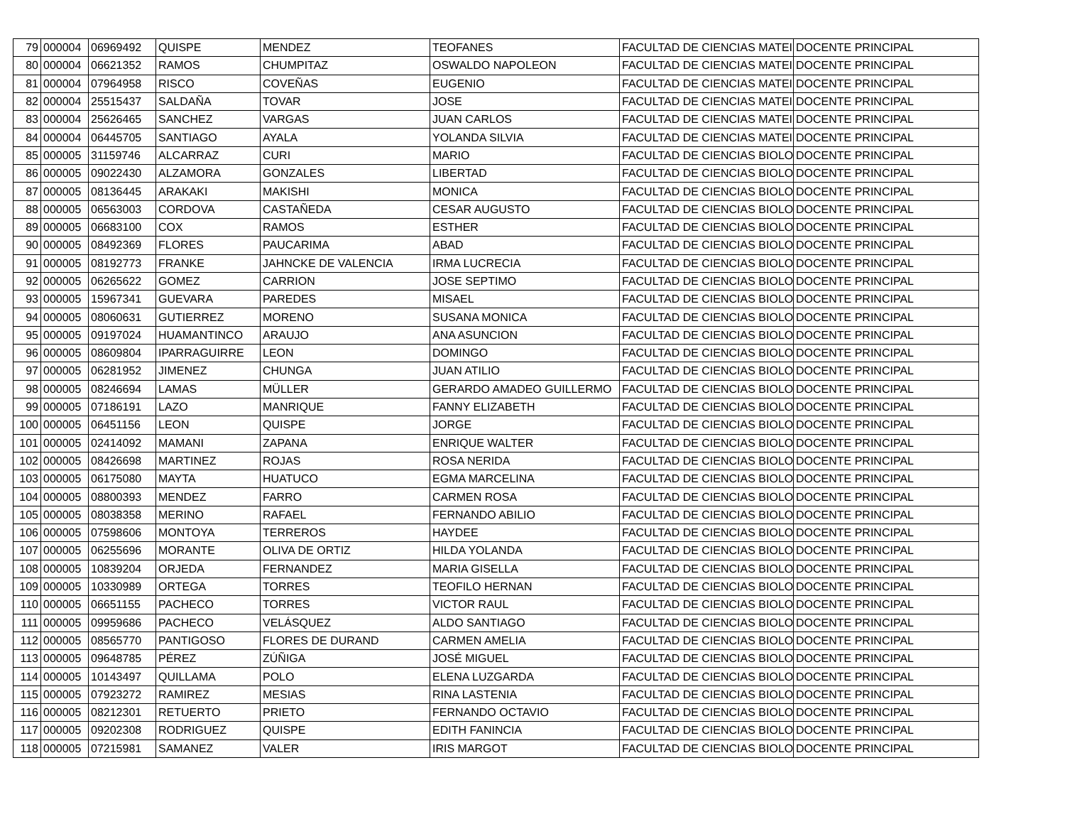| 79 | 000004 | 06969492 | QUISPE | MENDEZ | TEOFANES | FACULTAD DE CIENCIAS MATEI | DOCENTE PRINCIPAL |
| 80 | 000004 | 06621352 | RAMOS | CHUMPITAZ | OSWALDO NAPOLEON | FACULTAD DE CIENCIAS MATEI | DOCENTE PRINCIPAL |
| 81 | 000004 | 07964958 | RISCO | COVEÑAS | EUGENIO | FACULTAD DE CIENCIAS MATEI | DOCENTE PRINCIPAL |
| 82 | 000004 | 25515437 | SALDAÑA | TOVAR | JOSE | FACULTAD DE CIENCIAS MATEI | DOCENTE PRINCIPAL |
| 83 | 000004 | 25626465 | SANCHEZ | VARGAS | JUAN CARLOS | FACULTAD DE CIENCIAS MATEI | DOCENTE PRINCIPAL |
| 84 | 000004 | 06445705 | SANTIAGO | AYALA | YOLANDA SILVIA | FACULTAD DE CIENCIAS MATEI | DOCENTE PRINCIPAL |
| 85 | 000005 | 31159746 | ALCARRAZ | CURI | MARIO | FACULTAD DE CIENCIAS BIOLO | DOCENTE PRINCIPAL |
| 86 | 000005 | 09022430 | ALZAMORA | GONZALES | LIBERTAD | FACULTAD DE CIENCIAS BIOLO | DOCENTE PRINCIPAL |
| 87 | 000005 | 08136445 | ARAKAKI | MAKISHI | MONICA | FACULTAD DE CIENCIAS BIOLO | DOCENTE PRINCIPAL |
| 88 | 000005 | 06563003 | CORDOVA | CASTAÑEDA | CESAR AUGUSTO | FACULTAD DE CIENCIAS BIOLO | DOCENTE PRINCIPAL |
| 89 | 000005 | 06683100 | COX | RAMOS | ESTHER | FACULTAD DE CIENCIAS BIOLO | DOCENTE PRINCIPAL |
| 90 | 000005 | 08492369 | FLORES | PAUCARIMA | ABAD | FACULTAD DE CIENCIAS BIOLO | DOCENTE PRINCIPAL |
| 91 | 000005 | 08192773 | FRANKE | JAHNCKE DE VALENCIA | IRMA LUCRECIA | FACULTAD DE CIENCIAS BIOLO | DOCENTE PRINCIPAL |
| 92 | 000005 | 06265622 | GOMEZ | CARRION | JOSE SEPTIMO | FACULTAD DE CIENCIAS BIOLO | DOCENTE PRINCIPAL |
| 93 | 000005 | 15967341 | GUEVARA | PAREDES | MISAEL | FACULTAD DE CIENCIAS BIOLO | DOCENTE PRINCIPAL |
| 94 | 000005 | 08060631 | GUTIERREZ | MORENO | SUSANA MONICA | FACULTAD DE CIENCIAS BIOLO | DOCENTE PRINCIPAL |
| 95 | 000005 | 09197024 | HUAMANTINCO | ARAUJO | ANA ASUNCION | FACULTAD DE CIENCIAS BIOLO | DOCENTE PRINCIPAL |
| 96 | 000005 | 08609804 | IPARRAGUIRRE | LEON | DOMINGO | FACULTAD DE CIENCIAS BIOLO | DOCENTE PRINCIPAL |
| 97 | 000005 | 06281952 | JIMENEZ | CHUNGA | JUAN ATILIO | FACULTAD DE CIENCIAS BIOLO | DOCENTE PRINCIPAL |
| 98 | 000005 | 08246694 | LAMAS | MÜLLER | GERARDO AMADEO GUILLERMO | FACULTAD DE CIENCIAS BIOLO | DOCENTE PRINCIPAL |
| 99 | 000005 | 07186191 | LAZO | MANRIQUE | FANNY ELIZABETH | FACULTAD DE CIENCIAS BIOLO | DOCENTE PRINCIPAL |
| 100 | 000005 | 06451156 | LEON | QUISPE | JORGE | FACULTAD DE CIENCIAS BIOLO | DOCENTE PRINCIPAL |
| 101 | 000005 | 02414092 | MAMANI | ZAPANA | ENRIQUE WALTER | FACULTAD DE CIENCIAS BIOLO | DOCENTE PRINCIPAL |
| 102 | 000005 | 08426698 | MARTINEZ | ROJAS | ROSA NERIDA | FACULTAD DE CIENCIAS BIOLO | DOCENTE PRINCIPAL |
| 103 | 000005 | 06175080 | MAYTA | HUATUCO | EGMA MARCELINA | FACULTAD DE CIENCIAS BIOLO | DOCENTE PRINCIPAL |
| 104 | 000005 | 08800393 | MENDEZ | FARRO | CARMEN ROSA | FACULTAD DE CIENCIAS BIOLO | DOCENTE PRINCIPAL |
| 105 | 000005 | 08038358 | MERINO | RAFAEL | FERNANDO ABILIO | FACULTAD DE CIENCIAS BIOLO | DOCENTE PRINCIPAL |
| 106 | 000005 | 07598606 | MONTOYA | TERREROS | HAYDEE | FACULTAD DE CIENCIAS BIOLO | DOCENTE PRINCIPAL |
| 107 | 000005 | 06255696 | MORANTE | OLIVA DE ORTIZ | HILDA YOLANDA | FACULTAD DE CIENCIAS BIOLO | DOCENTE PRINCIPAL |
| 108 | 000005 | 10839204 | ORJEDA | FERNANDEZ | MARIA GISELLA | FACULTAD DE CIENCIAS BIOLO | DOCENTE PRINCIPAL |
| 109 | 000005 | 10330989 | ORTEGA | TORRES | TEOFILO HERNAN | FACULTAD DE CIENCIAS BIOLO | DOCENTE PRINCIPAL |
| 110 | 000005 | 06651155 | PACHECO | TORRES | VICTOR RAUL | FACULTAD DE CIENCIAS BIOLO | DOCENTE PRINCIPAL |
| 111 | 000005 | 09959686 | PACHECO | VELÁSQUEZ | ALDO SANTIAGO | FACULTAD DE CIENCIAS BIOLO | DOCENTE PRINCIPAL |
| 112 | 000005 | 08565770 | PANTIGOSO | FLORES DE DURAND | CARMEN AMELIA | FACULTAD DE CIENCIAS BIOLO | DOCENTE PRINCIPAL |
| 113 | 000005 | 09648785 | PÉREZ | ZÚÑIGA | JOSÉ MIGUEL | FACULTAD DE CIENCIAS BIOLO | DOCENTE PRINCIPAL |
| 114 | 000005 | 10143497 | QUILLAMA | POLO | ELENA LUZGARDA | FACULTAD DE CIENCIAS BIOLO | DOCENTE PRINCIPAL |
| 115 | 000005 | 07923272 | RAMIREZ | MESIAS | RINA LASTENIA | FACULTAD DE CIENCIAS BIOLO | DOCENTE PRINCIPAL |
| 116 | 000005 | 08212301 | RETUERTO | PRIETO | FERNANDO OCTAVIO | FACULTAD DE CIENCIAS BIOLO | DOCENTE PRINCIPAL |
| 117 | 000005 | 09202308 | RODRIGUEZ | QUISPE | EDITH FANINCIA | FACULTAD DE CIENCIAS BIOLO | DOCENTE PRINCIPAL |
| 118 | 000005 | 07215981 | SAMANEZ | VALER | IRIS MARGOT | FACULTAD DE CIENCIAS BIOLO | DOCENTE PRINCIPAL |